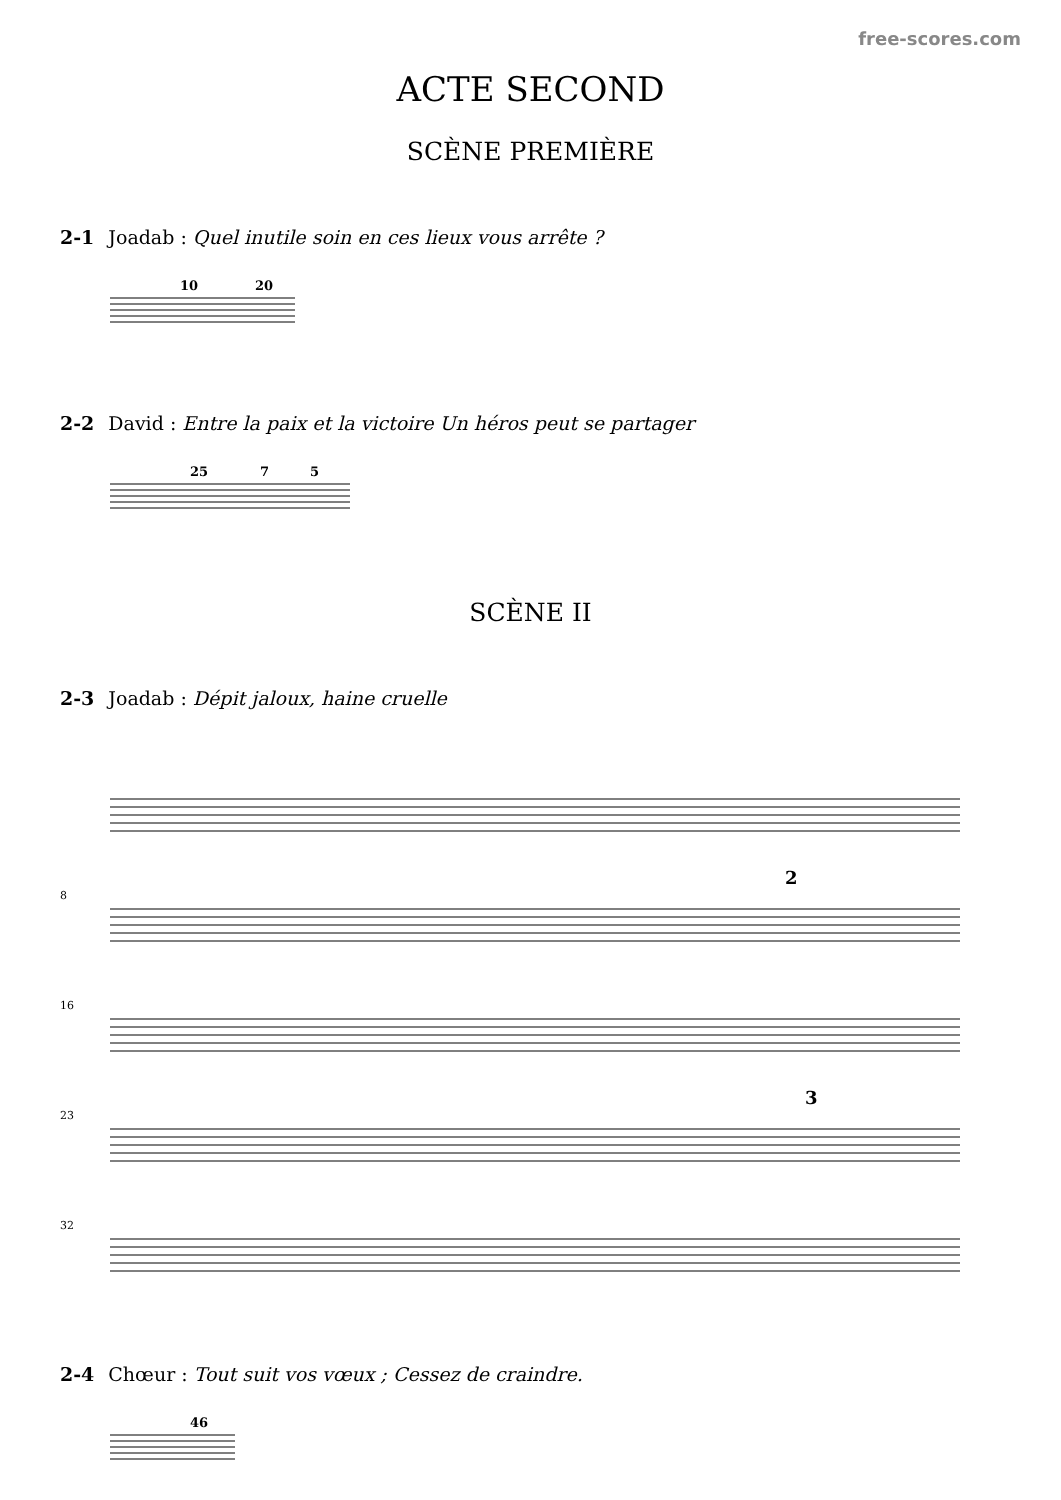free-scores.com
ACTE SECOND
SCÈNE PREMIÈRE
2-1 Joadab : Quel inutile soin en ces lieux vous arrête ?
10
20
2-2 David : Entre la paix et la victoire Un héros peut se partager
25
7
5
SCÈNE II
2-3 Joadab : Dépit jaloux, haine cruelle
8
16
23
32
2
3
2-4 Chœur : Tout suit vos vœux ; Cessez de craindre.
46